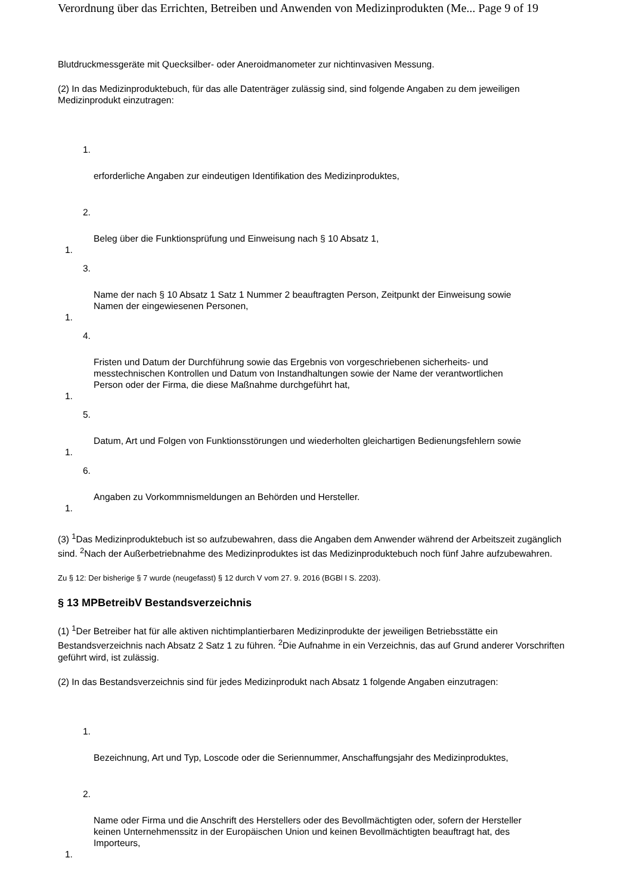Verordnung über das Errichten, Betreiben und Anwenden von Medizinprodukten (Me... Page 9 of 19
Blutdruckmessgeräte mit Quecksilber- oder Aneroidmanometer zur nichtinvasiven Messung.
(2) In das Medizinproduktebuch, für das alle Datenträger zulässig sind, sind folgende Angaben zu dem jeweiligen Medizinprodukt einzutragen:
1.
erforderliche Angaben zur eindeutigen Identifikation des Medizinproduktes,
2.
Beleg über die Funktionsprüfung und Einweisung nach § 10 Absatz 1,
1.
3.
Name der nach § 10 Absatz 1 Satz 1 Nummer 2 beauftragten Person, Zeitpunkt der Einweisung sowie Namen der eingewiesenen Personen,
1.
4.
Fristen und Datum der Durchführung sowie das Ergebnis von vorgeschriebenen sicherheits- und messtechnischen Kontrollen und Datum von Instandhaltungen sowie der Name der verantwortlichen Person oder der Firma, die diese Maßnahme durchgeführt hat,
1.
5.
Datum, Art und Folgen von Funktionsstörungen und wiederholten gleichartigen Bedienungsfehlern sowie
1.
6.
Angaben zu Vorkommnismeldungen an Behörden und Hersteller.
1.
(3) <sup>1</sup>Das Medizinproduktebuch ist so aufzubewahren, dass die Angaben dem Anwender während der Arbeitszeit zugänglich sind. <sup>2</sup>Nach der Außerbetriebnahme des Medizinproduktes ist das Medizinproduktebuch noch fünf Jahre aufzubewahren.
Zu § 12: Der bisherige § 7 wurde (neugefasst) § 12 durch V vom 27. 9. 2016 (BGBl I S. 2203).
§ 13 MPBetreibV Bestandsverzeichnis
(1) <sup>1</sup>Der Betreiber hat für alle aktiven nichtimplantierbaren Medizinprodukte der jeweiligen Betriebsstätte ein Bestandsverzeichnis nach Absatz 2 Satz 1 zu führen. <sup>2</sup>Die Aufnahme in ein Verzeichnis, das auf Grund anderer Vorschriften geführt wird, ist zulässig.
(2) In das Bestandsverzeichnis sind für jedes Medizinprodukt nach Absatz 1 folgende Angaben einzutragen:
1.
Bezeichnung, Art und Typ, Loscode oder die Seriennummer, Anschaffungsjahr des Medizinproduktes,
2.
Name oder Firma und die Anschrift des Herstellers oder des Bevollmächtigten oder, sofern der Hersteller keinen Unternehmenssitz in der Europäischen Union und keinen Bevollmächtigten beauftragt hat, des Importeurs,
1.